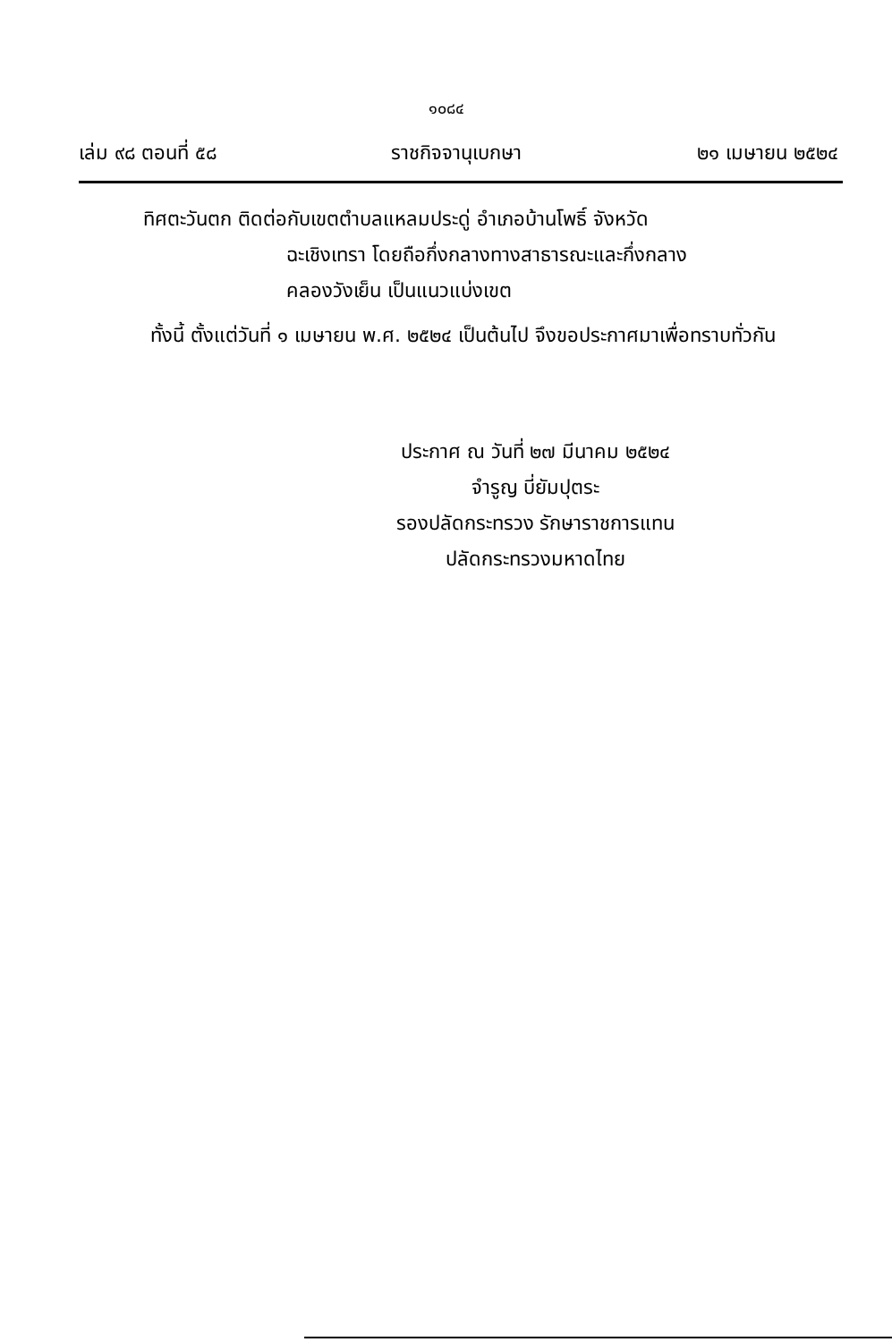๑๐๘๔
เล่ม ๙๘ ตอนที่ ๕๘ ราชกิจจานุเบกษา ๒๑ เมษายน ๒๕๒๔
ทิศตะวันตก ติดต่อกับเขตตำบลแหลมประดู่ อำเภอบ้านโพธิ์ จังหวัด
ฉะเชิงเทรา โดยถือกึ่งกลางทางสาธารณะและกึ่งกลาง
คลองวังเย็น เป็นแนวแบ่งเขต
ทั้งนี้ ตั้งแต่วันที่ ๑ เมษายน พ.ศ. ๒๕๒๔ เป็นต้นไป จึงขอประกาศมาเพื่อทราบทั่วกัน
ประกาศ ณ วันที่ ๒๗ มีนาคม ๒๕๒๔
จำรูญ บี่ยัมปุตระ
รองปลัดกระทรวง รักษาราชการแทน
ปลัดกระทรวงมหาดไทย